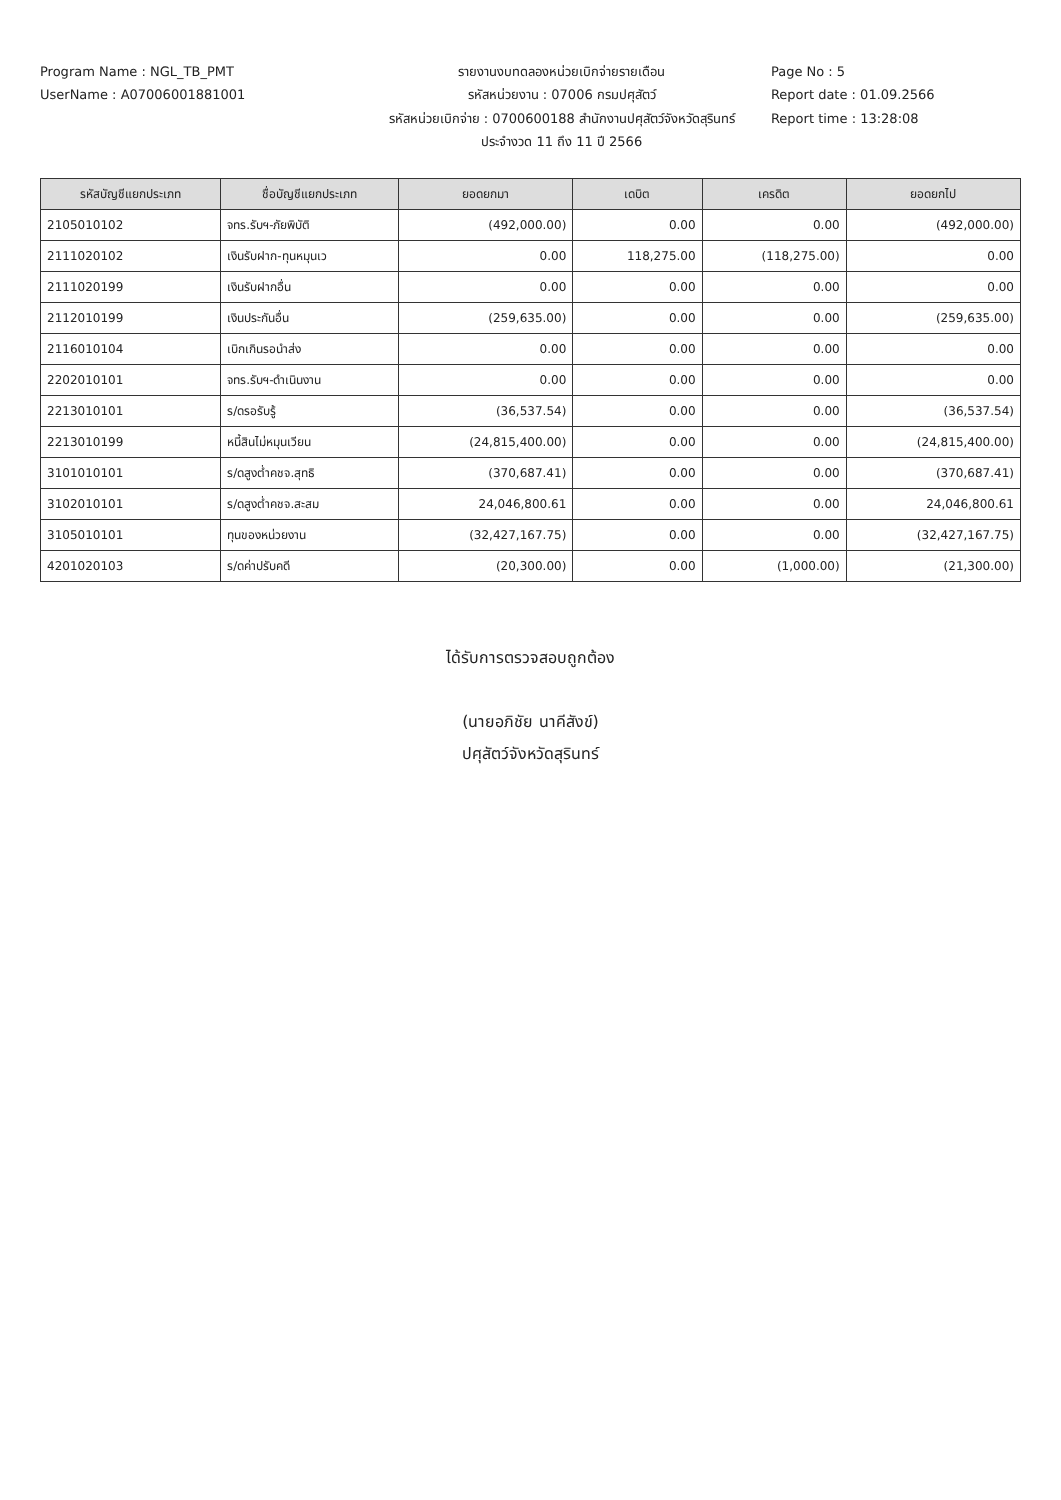Program Name : NGL_TB_PMT
UserName : A07006001881001
รายงานงบทดลองหน่วยเบิกจ่ายรายเดือน
รหัสหน่วยงาน : 07006 กรมปศุสัตว์
รหัสหน่วยเบิกจ่าย : 0700600188 สำนักงานปศุสัตว์จังหวัดสุรินทร์
ประจำงวด 11 ถึง 11 ปี 2566
Page No : 5
Report date : 01.09.2566
Report time : 13:28:08
| รหัสบัญชีแยกประเภท | ชื่อบัญชีแยกประเภท | ยอดยกมา | เดบิต | เครดิต | ยอดยกไป |
| --- | --- | --- | --- | --- | --- |
| 2105010102 | จทร.รับฯ-ภัยพิบัติ | (492,000.00) | 0.00 | 0.00 | (492,000.00) |
| 2111020102 | เงินรับฝาก-ทุนหมุนเว | 0.00 | 118,275.00 | (118,275.00) | 0.00 |
| 2111020199 | เงินรับฝากอื่น | 0.00 | 0.00 | 0.00 | 0.00 |
| 2112010199 | เงินประกันอื่น | (259,635.00) | 0.00 | 0.00 | (259,635.00) |
| 2116010104 | เบิกเกินรอนำส่ง | 0.00 | 0.00 | 0.00 | 0.00 |
| 2202010101 | จทร.รับฯ-ดำเนินงาน | 0.00 | 0.00 | 0.00 | 0.00 |
| 2213010101 | ร/ดรอรับรู้ | (36,537.54) | 0.00 | 0.00 | (36,537.54) |
| 2213010199 | หนี้สินไม่หมุนเวียน | (24,815,400.00) | 0.00 | 0.00 | (24,815,400.00) |
| 3101010101 | ร/ดสูงต่ำคชจ.สุทธิ | (370,687.41) | 0.00 | 0.00 | (370,687.41) |
| 3102010101 | ร/ดสูงต่ำคชจ.สะสม | 24,046,800.61 | 0.00 | 0.00 | 24,046,800.61 |
| 3105010101 | ทุนของหน่วยงาน | (32,427,167.75) | 0.00 | 0.00 | (32,427,167.75) |
| 4201020103 | ร/ดค่าปรับคดี | (20,300.00) | 0.00 | (1,000.00) | (21,300.00) |
ได้รับการตรวจสอบถูกต้อง
(นายอภิชัย นาคีสังข์)
ปศุสัตว์จังหวัดสุรินทร์